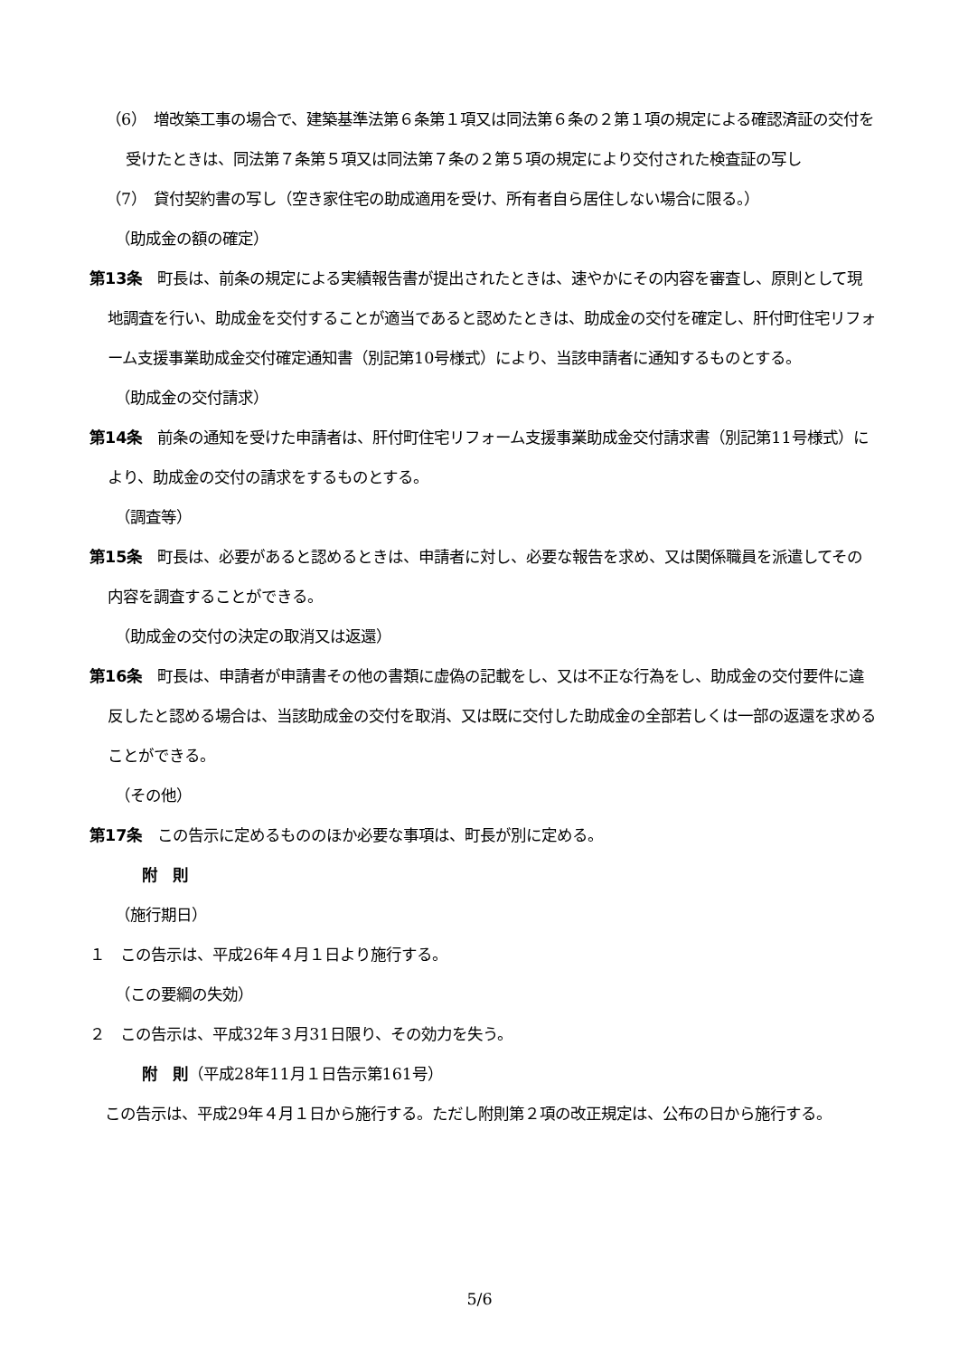（6）　増改築工事の場合で、建築基準法第６条第１項又は同法第６条の２第１項の規定による確認済証の交付を受けたときは、同法第７条第５項又は同法第７条の２第５項の規定により交付された検査証の写し
（7）　貸付契約書の写し（空き家住宅の助成適用を受け、所有者自ら居住しない場合に限る。）
（助成金の額の確定）
第13条　町長は、前条の規定による実績報告書が提出されたときは、速やかにその内容を審査し、原則として現地調査を行い、助成金を交付することが適当であると認めたときは、助成金の交付を確定し、肝付町住宅リフォーム支援事業助成金交付確定通知書（別記第10号様式）により、当該申請者に通知するものとする。
（助成金の交付請求）
第14条　前条の通知を受けた申請者は、肝付町住宅リフォーム支援事業助成金交付請求書（別記第11号様式）により、助成金の交付の請求をするものとする。
（調査等）
第15条　町長は、必要があると認めるときは、申請者に対し、必要な報告を求め、又は関係職員を派遣してその内容を調査することができる。
（助成金の交付の決定の取消又は返還）
第16条　町長は、申請者が申請書その他の書類に虚偽の記載をし、又は不正な行為をし、助成金の交付要件に違反したと認める場合は、当該助成金の交付を取消、又は既に交付した助成金の全部若しくは一部の返還を求めることができる。
（その他）
第17条　この告示に定めるもののほか必要な事項は、町長が別に定める。
附　則
（施行期日）
１　この告示は、平成26年４月１日より施行する。
（この要綱の失効）
２　この告示は、平成32年３月31日限り、その効力を失う。
附　則（平成28年11月１日告示第161号）
　この告示は、平成29年４月１日から施行する。ただし附則第２項の改正規定は、公布の日から施行する。
5/6